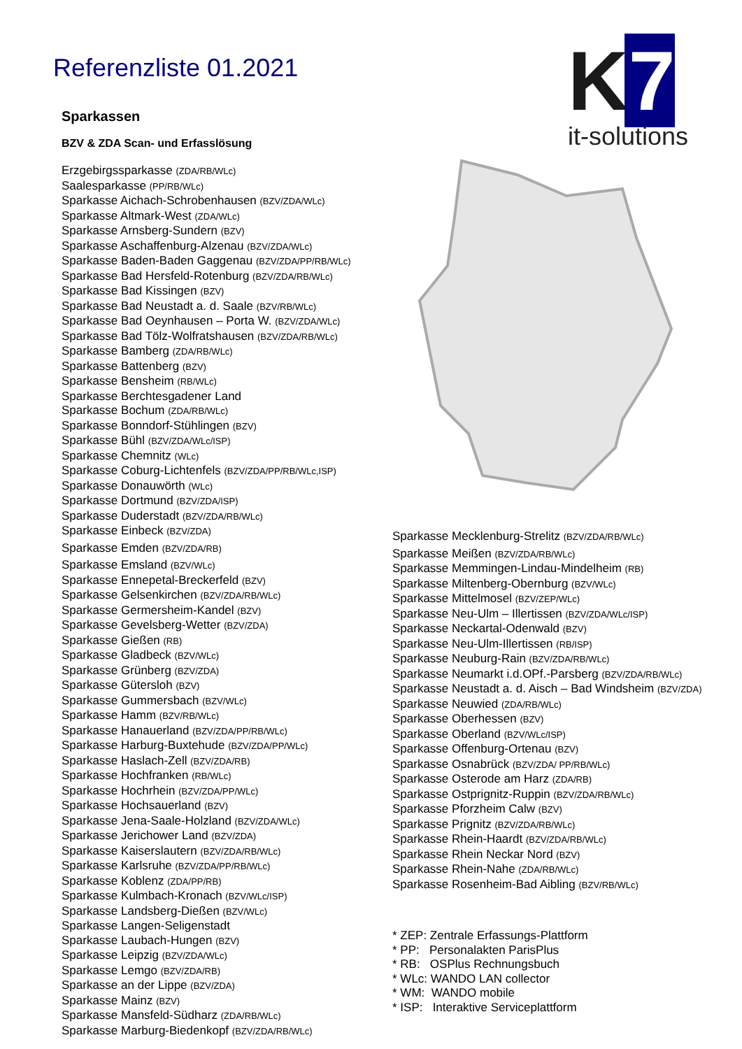Referenzliste 01.2021
K 7
it-solutions
Sparkassen
BZV & ZDA Scan- und Erfasslösung
Erzgebirgssparkasse (ZDA/RB/WLc)
Saalesparkasse (PP/RB/WLc)
Sparkasse Aichach-Schrobenhausen (BZV/ZDA/WLc)
Sparkasse Altmark-West (ZDA/WLc)
Sparkasse Arnsberg-Sundern (BZV)
Sparkasse Aschaffenburg-Alzenau (BZV/ZDA/WLc)
Sparkasse Baden-Baden Gaggenau (BZV/ZDA/PP/RB/WLc)
Sparkasse Bad Hersfeld-Rotenburg (BZV/ZDA/RB/WLc)
Sparkasse Bad Kissingen (BZV)
Sparkasse Bad Neustadt a. d. Saale (BZV/RB/WLc)
Sparkasse Bad Oeynhausen – Porta W. (BZV/ZDA/WLc)
Sparkasse Bad Tölz-Wolfratshausen (BZV/ZDA/RB/WLc)
Sparkasse Bamberg (ZDA/RB/WLc)
Sparkasse Battenberg (BZV)
Sparkasse Bensheim (RB/WLc)
Sparkasse Berchtesgadener Land
Sparkasse Bochum (ZDA/RB/WLc)
Sparkasse Bonndorf-Stühlingen (BZV)
Sparkasse Bühl (BZV/ZDA/WLc/ISP)
Sparkasse Chemnitz (WLc)
Sparkasse Coburg-Lichtenfels (BZV/ZDA/PP/RB/WLc,ISP)
Sparkasse Donauwörth (WLc)
Sparkasse Dortmund (BZV/ZDA/ISP)
Sparkasse Duderstadt (BZV/ZDA/RB/WLc)
Sparkasse Einbeck (BZV/ZDA)
Sparkasse Emden (BZV/ZDA/RB)
Sparkasse Emsland (BZV/WLc)
Sparkasse Ennepetal-Breckerfeld (BZV)
Sparkasse Gelsenkirchen (BZV/ZDA/RB/WLc)
Sparkasse Germersheim-Kandel (BZV)
Sparkasse Gevelsberg-Wetter (BZV/ZDA)
Sparkasse Gießen (RB)
Sparkasse Gladbeck (BZV/WLc)
Sparkasse Grünberg (BZV/ZDA)
Sparkasse Gütersloh (BZV)
Sparkasse Gummersbach (BZV/WLc)
Sparkasse Hamm (BZV/RB/WLc)
Sparkasse Hanauerland (BZV/ZDA/PP/RB/WLc)
Sparkasse Harburg-Buxtehude (BZV/ZDA/PP/WLc)
Sparkasse Haslach-Zell (BZV/ZDA/RB)
Sparkasse Hochfranken (RB/WLc)
Sparkasse Hochrhein (BZV/ZDA/PP/WLc)
Sparkasse Hochsauerland (BZV)
Sparkasse Jena-Saale-Holzland (BZV/ZDA/WLc)
Sparkasse Jerichower Land (BZV/ZDA)
Sparkasse Kaiserslautern (BZV/ZDA/RB/WLc)
Sparkasse Karlsruhe (BZV/ZDA/PP/RB/WLc)
Sparkasse Koblenz (ZDA/PP/RB)
Sparkasse Kulmbach-Kronach (BZV/WLc/ISP)
Sparkasse Landsberg-Dießen (BZV/WLc)
Sparkasse Langen-Seligenstadt
Sparkasse Laubach-Hungen (BZV)
Sparkasse Leipzig (BZV/ZDA/WLc)
Sparkasse Lemgo (BZV/ZDA/RB)
Sparkasse an der Lippe (BZV/ZDA)
Sparkasse Mainz (BZV)
Sparkasse Mansfeld-Südharz (ZDA/RB/WLc)
Sparkasse Marburg-Biedenkopf (BZV/ZDA/RB/WLc)
Sparkasse Mecklenburg-Strelitz (BZV/ZDA/RB/WLc)
Sparkasse Meißen (BZV/ZDA/RB/WLc)
Sparkasse Memmingen-Lindau-Mindelheim (RB)
Sparkasse Miltenberg-Obernburg (BZV/WLc)
Sparkasse Mittelmosel (BZV/ZEP/WLc)
Sparkasse Neu-Ulm – Illertissen (BZV/ZDA/WLc/ISP)
Sparkasse Neckartal-Odenwald (BZV)
Sparkasse Neu-Ulm-Illertissen (RB/ISP)
Sparkasse Neuburg-Rain (BZV/ZDA/RB/WLc)
Sparkasse Neumarkt i.d.OPf.-Parsberg (BZV/ZDA/RB/WLc)
Sparkasse Neustadt a. d. Aisch – Bad Windsheim (BZV/ZDA)
Sparkasse Neuwied (ZDA/RB/WLc)
Sparkasse Oberhessen (BZV)
Sparkasse Oberland (BZV/WLc/ISP)
Sparkasse Offenburg-Ortenau (BZV)
Sparkasse Osnabrück (BZV/ZDA/ PP/RB/WLc)
Sparkasse Osterode am Harz (ZDA/RB)
Sparkasse Ostprignitz-Ruppin (BZV/ZDA/RB/WLc)
Sparkasse Pforzheim Calw (BZV)
Sparkasse Prignitz (BZV/ZDA/RB/WLc)
Sparkasse Rhein-Haardt (BZV/ZDA/RB/WLc)
Sparkasse Rhein Neckar Nord (BZV)
Sparkasse Rhein-Nahe (ZDA/RB/WLc)
Sparkasse Rosenheim-Bad Aibling (BZV/RB/WLc)
* ZEP: Zentrale Erfassungs-Plattform
* PP: Personalakten ParisPlus
* RB: OSPlus Rechnungsbuch
* WLc: WANDO LAN collector
* WM: WANDO mobile
* ISP: Interaktive Serviceplattform